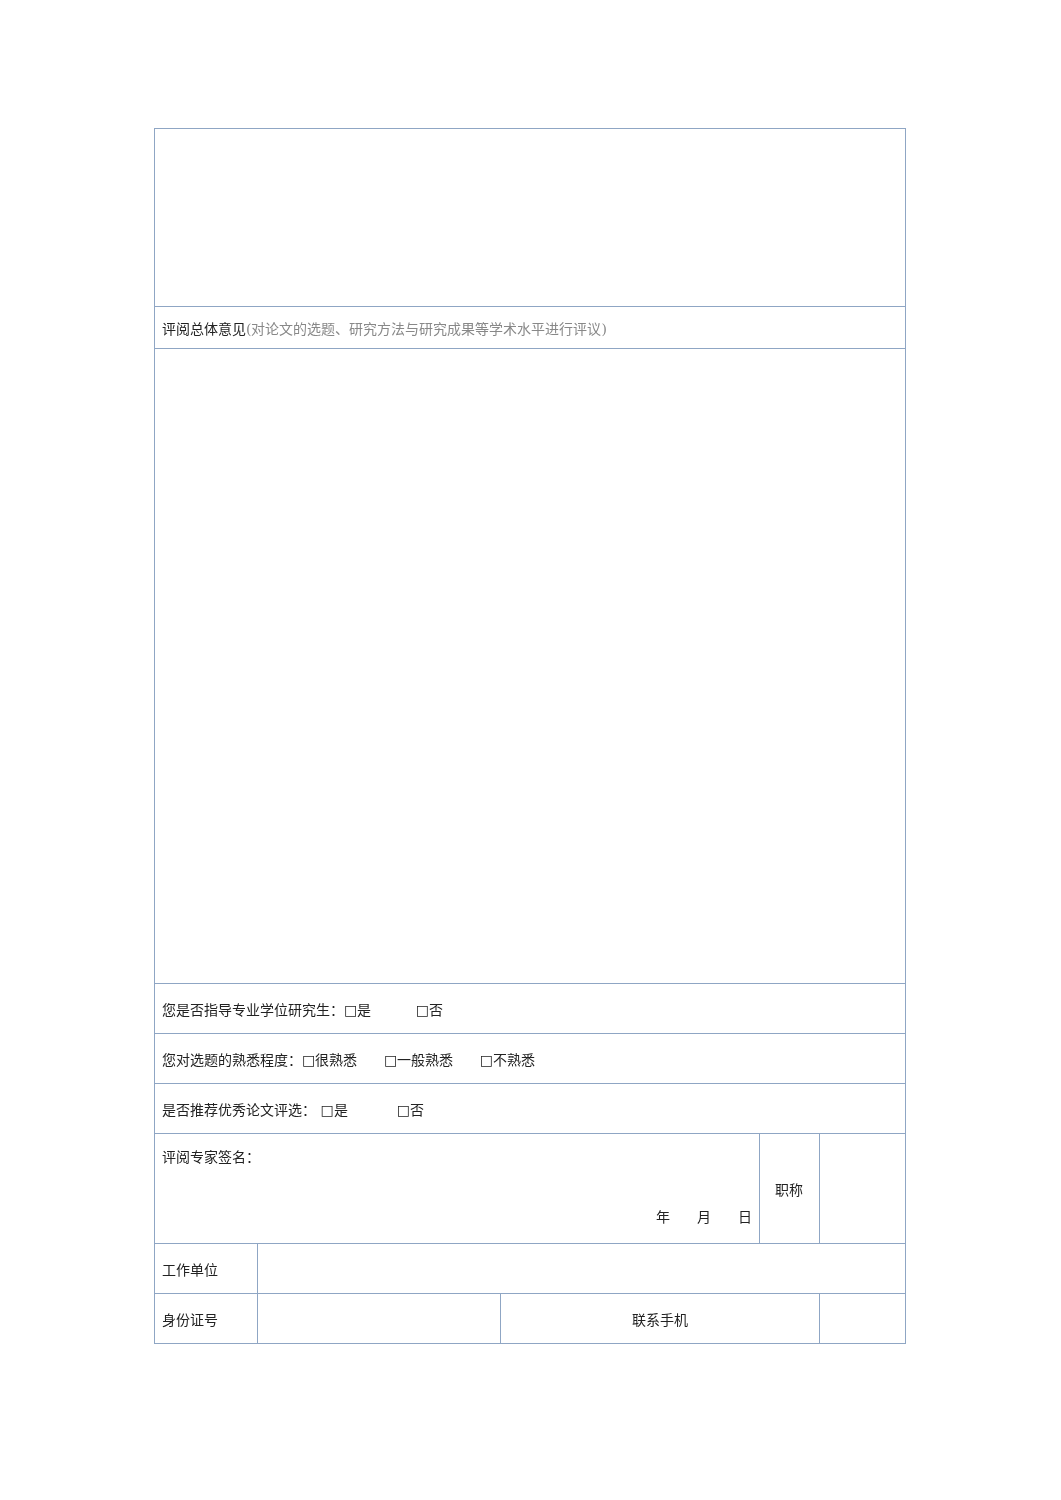| 评阅总体意见 (对论文的选题、研究方法与研究成果等学术水平进行评议) | | | | |
| 您是否指导专业学位研究生：□是 □否 | | | | |
| 您对选题的熟悉程度：□很熟悉 □一般熟悉 □不熟悉 | | | | |
| 是否推荐优秀论文评选： □是 □否 | | | | |
| 评阅专家签名： 年 月 日 | | | 职称 | |
| 工作单位 | | | | |
| 身份证号 | | 联系手机 | | |